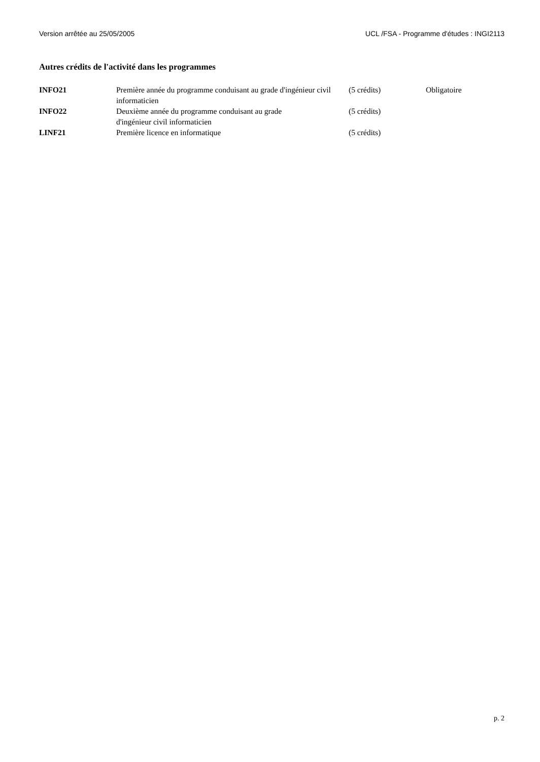Version arrêtée au 25/05/2005 UCL /FSA - Programme d'études : INGI2113
Autres crédits de l'activité dans les programmes
| INFO21 | Première année du programme conduisant au grade d'ingénieur civil informaticien | (5 crédits) | Obligatoire |
| INFO22 | Deuxième année du programme conduisant au grade d'ingénieur civil informaticien | (5 crédits) | |
| LINF21 | Première licence en informatique | (5 crédits) | |
p. 2